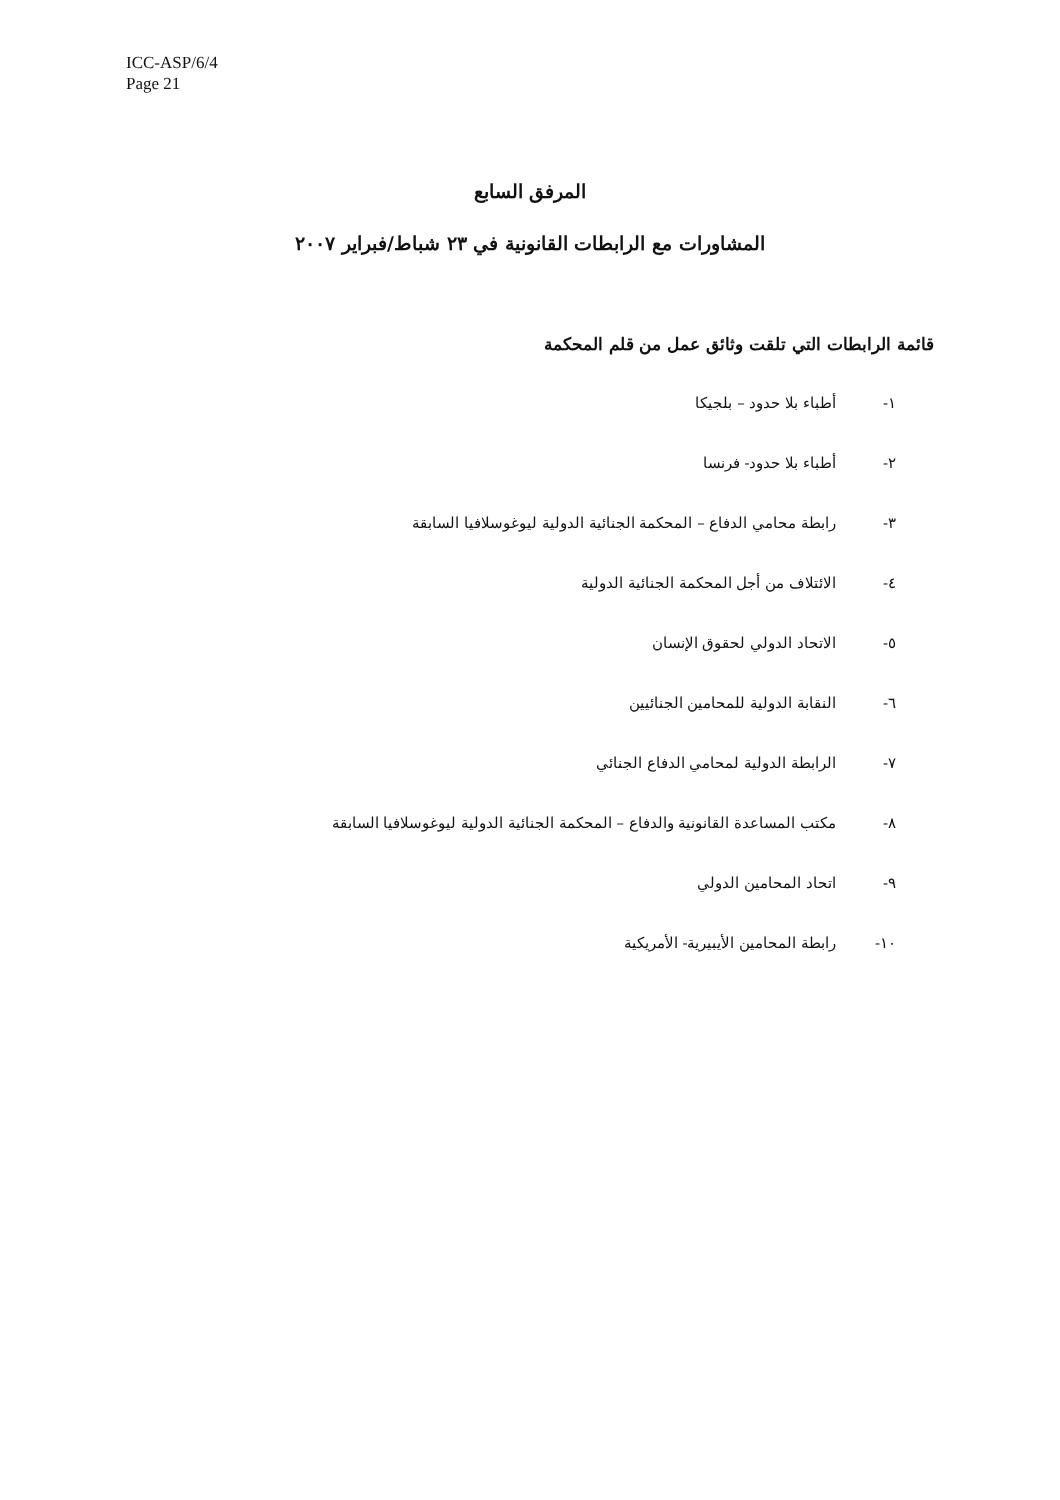ICC-ASP/6/4
Page 21
المرفق السابع
المشاورات مع الرابطات القانونية في ٢٣ شباط/فبراير ٢٠٠٧
قائمة الرابطات التي تلقت وثائق عمل من قلم المحكمة
١- أطباء بلا حدود – بلجيكا
٢- أطباء بلا حدود- فرنسا
٣- رابطة محامي الدفاع – المحكمة الجنائية الدولية ليوغوسلافيا السابقة
٤- الائتلاف من أجل المحكمة الجنائية الدولية
٥- الاتحاد الدولي لحقوق الإنسان
٦- النقابة الدولية للمحامين الجنائيين
٧- الرابطة الدولية لمحامي الدفاع الجنائي
٨- مكتب المساعدة القانونية والدفاع – المحكمة الجنائية الدولية ليوغوسلافيا السابقة
٩- اتحاد المحامين الدولي
١٠- رابطة المحامين الأيبيرية- الأمريكية